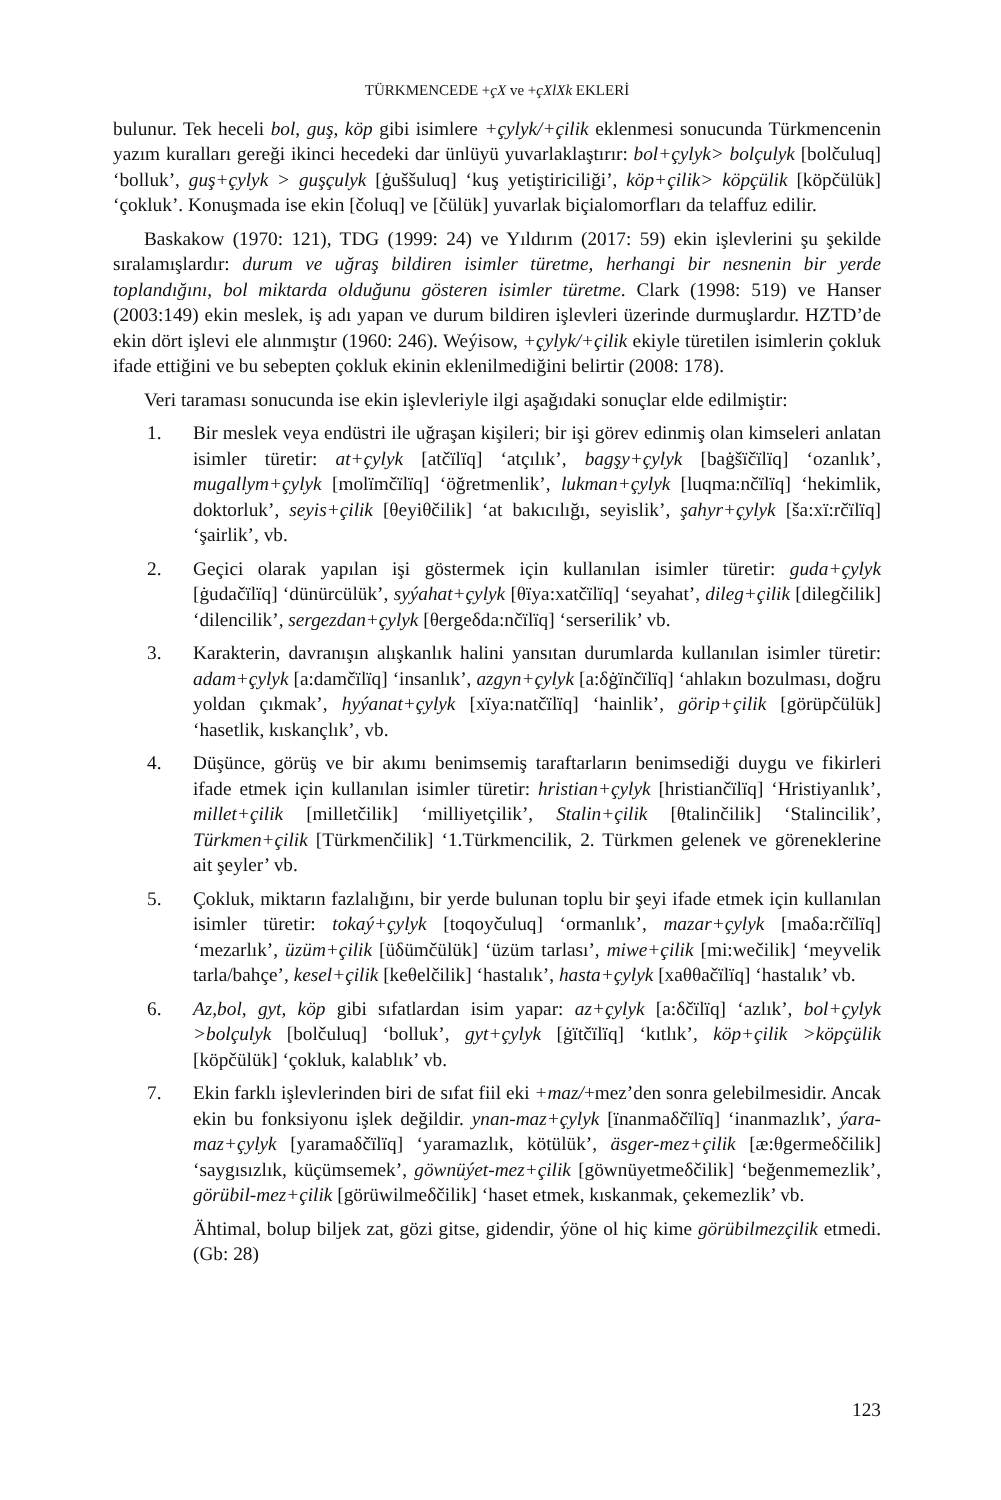TÜRKMENCEDE +çX ve +çXlXk EKLERİ
bulunur. Tek heceli bol, guş, köp gibi isimlere +çylyk/+çilik eklenmesi sonucunda Türkmencenin yazım kuralları gereği ikinci hecedeki dar ünlüyü yuvarlaklaştırır: bol+çylyk> bolçulyk [bolčuluq] ‘bolluk’, guş+çylyk > guşçulyk [ġuššuluq] ‘kuş yetiştiriciliği’, köp+çilik> köpçülik [köpčülük] ‘çokluk’. Konuşmada ise ekin [čoluq] ve [čülük] yuvarlak biçialomorfları da telaffuz edilir.
Baskakow (1970: 121), TDG (1999: 24) ve Yıldırım (2017: 59) ekin işlevlerini şu şekilde sıralamışlardır: durum ve uğraş bildiren isimler türetme, herhangi bir nesnenin bir yerde toplandığını, bol miktarda olduğunu gösteren isimler türetme. Clark (1998: 519) ve Hanser (2003:149) ekin meslek, iş adı yapan ve durum bildiren işlevleri üzerinde durmuşlardır. HZTD’de ekin dört işlevi ele alınmıştır (1960: 246). Weýisow, +çylyk/+çilik ekiyle türetilen isimlerin çokluk ifade ettiğini ve bu sebepten çokluk ekinin eklenilmediğini belirtir (2008: 178).
Veri taraması sonucunda ise ekin işlevleriyle ilgi aşağıdaki sonuçlar elde edilmiştir:
1. Bir meslek veya endüstri ile uğraşan kişileri; bir işi görev edinmiş olan kimseleri anlatan isimler türetir: at+çylyk [atčïlïq] ‘atçılık’, bagşy+çylyk [baġšïčïlïq] ‘ozanlık’, mugallym+çylyk [molïmčïlïq] ‘öğretmenlik’, lukman+çylyk [luqma:nčïlïq] ‘hekimlik, doktorluk’, seyis+çilik [θeyiθčilik] ‘at bakıcılığı, seyislik’, şahyr+çylyk [ša:xï:rčïlïq] ‘şairlik’, vb.
2. Geçici olarak yapılan işi göstermek için kullanılan isimler türetir: guda+çylyk [ġudačïlïq] ‘dünürcülük’, syýahat+çylyk [θïya:xatčïlïq] ‘seyahat’, dileg+çilik [dilegčilik] ‘dilencilik’, sergezdan+çylyk [θergeδda:nčïlïq] ‘serserilik’ vb.
3. Karakterin, davranışın alışkanlık halini yansıtan durumlarda kullanılan isimler türetir: adam+çylyk [a:damčïlïq] ‘insanlık’, azgyn+çylyk [a:δġïnčïlïq] ‘ahlakın bozulması, doğru yoldan çıkmak’, hyýanat+çylyk [xïya:natčïlïq] ‘hainlik’, görip+çilik [görüpčülük] ‘hasetlik, kıskançlık’, vb.
4. Düşünce, görüş ve bir akımı benimsemiş taraftarların benimsediği duygu ve fikirleri ifade etmek için kullanılan isimler türetir: hristian+çylyk [hristiančïlïq] ‘Hristiyanlık’, millet+çilik [milletčilik] ‘milliyetçilik’, Stalin+çilik [θtalinčilik] ‘Stalincilik’, Türkmen+çilik [Türkmenčilik] ‘1.Türkmencilik, 2. Türkmen gelenek ve göreneklerine ait şeyler’ vb.
5. Çokluk, miktarın fazlalığını, bir yerde bulunan toplu bir şeyi ifade etmek için kullanılan isimler türetir: tokaý+çylyk [toqoyčuluq] ‘ormanlık’, mazar+çylyk [maδa:rčïlïq] ‘mezarlık’, üzüm+çilik [üδümčülük] ‘üzüm tarlası’, miwe+çilik [mi:wečilik] ‘meyvelik tarla/bahçe’, kesel+çilik [keθelčilik] ‘hastalık’, hasta+çylyk [xaθθačïlïq] ‘hastalık’ vb.
6. Az,bol, gyt, köp gibi sıfatlardan isim yapar: az+çylyk [a:δčïlïq] ‘azlık’, bol+çylyk >bolçulyk [bolčuluq] ‘bolluk’, gyt+çylyk [ġïtčïlïq] ‘kıtlık’, köp+çilik >köpçülik [köpčülük] ‘çokluk, kalablık’ vb.
7. Ekin farklı işlevlerinden biri de sıfat fiil eki +maz/+mez’den sonra gelebilmesidir. Ancak ekin bu fonksiyonu işlek değildir. ynan-maz+çylyk [ïnanmaδčïlïq] ‘inanmazlık’, ýara-maz+çylyk [yaramaδčïlïq] ‘yaramazlık, kötülük’, äsger-mez+çilik [æ:θgermeδčilik] ‘saygısızlık, küçümsemek’, göwnüýet-mez+çilik [göwnüyetmeδčilik] ‘beğenmemezlik’, görübil-mez+çilik [görüwilmeδčilik] ‘haset etmek, kıskanmak, çekemezlik’ vb.
Ähtimal, bolup biljek zat, gözi gitse, gidendir, ýöne ol hiç kime görübilmezçilik etmedi. (Gb: 28)
123